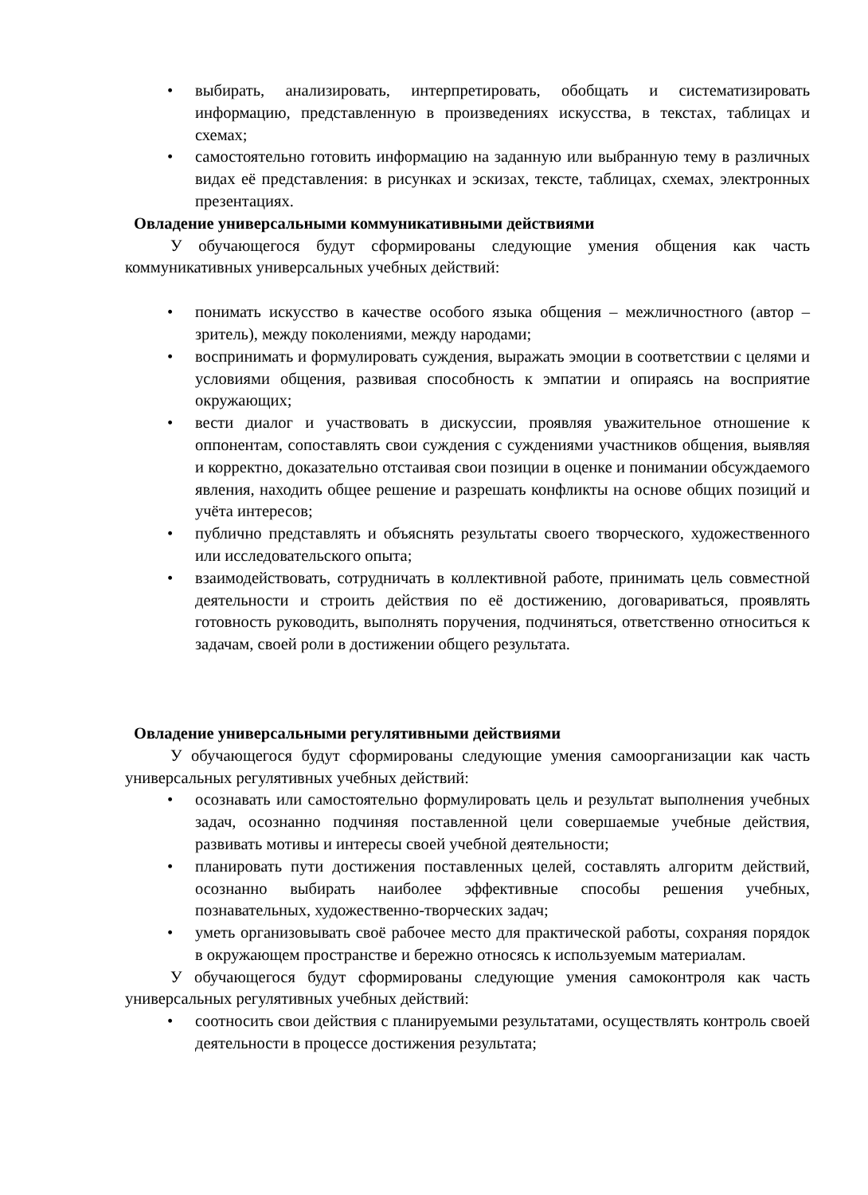• выбирать, анализировать, интерпретировать, обобщать и систематизировать информацию, представленную в произведениях искусства, в текстах, таблицах и схемах;
• самостоятельно готовить информацию на заданную или выбранную тему в различных видах её представления: в рисунках и эскизах, тексте, таблицах, схемах, электронных презентациях.
Овладение универсальными коммуникативными действиями
У обучающегося будут сформированы следующие умения общения как часть коммуникативных универсальных учебных действий:
• понимать искусство в качестве особого языка общения – межличностного (автор – зритель), между поколениями, между народами;
• воспринимать и формулировать суждения, выражать эмоции в соответствии с целями и условиями общения, развивая способность к эмпатии и опираясь на восприятие окружающих;
• вести диалог и участвовать в дискуссии, проявляя уважительное отношение к оппонентам, сопоставлять свои суждения с суждениями участников общения, выявляя и корректно, доказательно отстаивая свои позиции в оценке и понимании обсуждаемого явления, находить общее решение и разрешать конфликты на основе общих позиций и учёта интересов;
• публично представлять и объяснять результаты своего творческого, художественного или исследовательского опыта;
• взаимодействовать, сотрудничать в коллективной работе, принимать цель совместной деятельности и строить действия по её достижению, договариваться, проявлять готовность руководить, выполнять поручения, подчиняться, ответственно относиться к задачам, своей роли в достижении общего результата.
Овладение универсальными регулятивными действиями
У обучающегося будут сформированы следующие умения самоорганизации как часть универсальных регулятивных учебных действий:
• осознавать или самостоятельно формулировать цель и результат выполнения учебных задач, осознанно подчиняя поставленной цели совершаемые учебные действия, развивать мотивы и интересы своей учебной деятельности;
• планировать пути достижения поставленных целей, составлять алгоритм действий, осознанно выбирать наиболее эффективные способы решения учебных, познавательных, художественно-творческих задач;
• уметь организовывать своё рабочее место для практической работы, сохраняя порядок в окружающем пространстве и бережно относясь к используемым материалам.
У обучающегося будут сформированы следующие умения самоконтроля как часть универсальных регулятивных учебных действий:
• соотносить свои действия с планируемыми результатами, осуществлять контроль своей деятельности в процессе достижения результата;